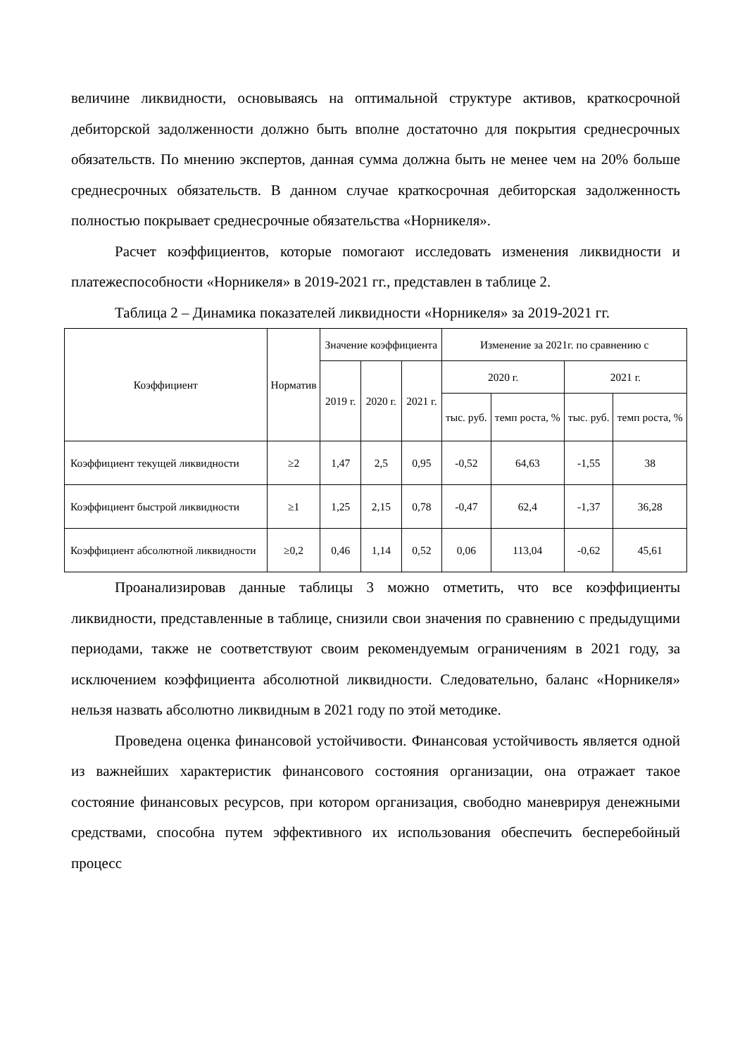величине ликвидности, основываясь на оптимальной структуре активов, краткосрочной дебиторской задолженности должно быть вполне достаточно для покрытия среднесрочных обязательств. По мнению экспертов, данная сумма должна быть не менее чем на 20% больше среднесрочных обязательств. В данном случае краткосрочная дебиторская задолженность полностью покрывает среднесрочные обязательства «Норникеля».
Расчет коэффициентов, которые помогают исследовать изменения ликвидности и платежеспособности «Норникеля» в 2019-2021 гг., представлен в таблице 2.
Таблица 2 – Динамика показателей ликвидности «Норникеля» за 2019-2021 гг.
| Коэффициент | Норматив | Значение коэффициента | | | Изменение за 2021г. по сравнению с | | | |
| --- | --- | --- | --- | --- | --- | --- | --- | --- |
| | | 2019 г. | 2020 г. | 2021 г. | 2020 г. | | 2021 г. | |
| | | | | | тыс. руб. | темп роста, % | тыс. руб. | темп роста, % |
| Коэффициент текущей ликвидности | ≥2 | 1,47 | 2,5 | 0,95 | -0,52 | 64,63 | -1,55 | 38 |
| Коэффициент быстрой ликвидности | ≥1 | 1,25 | 2,15 | 0,78 | -0,47 | 62,4 | -1,37 | 36,28 |
| Коэффициент абсолютной ликвидности | ≥0,2 | 0,46 | 1,14 | 0,52 | 0,06 | 113,04 | -0,62 | 45,61 |
Проанализировав данные таблицы 3 можно отметить, что все коэффициенты ликвидности, представленные в таблице, снизили свои значения по сравнению с предыдущими периодами, также не соответствуют своим рекомендуемым ограничениям в 2021 году, за исключением коэффициента абсолютной ликвидности. Следовательно, баланс «Норникеля» нельзя назвать абсолютно ликвидным в 2021 году по этой методике.
Проведена оценка финансовой устойчивости. Финансовая устойчивость является одной из важнейших характеристик финансового состояния организации, она отражает такое состояние финансовых ресурсов, при котором организация, свободно маневрируя денежными средствами, способна путем эффективного их использования обеспечить бесперебойный процесс